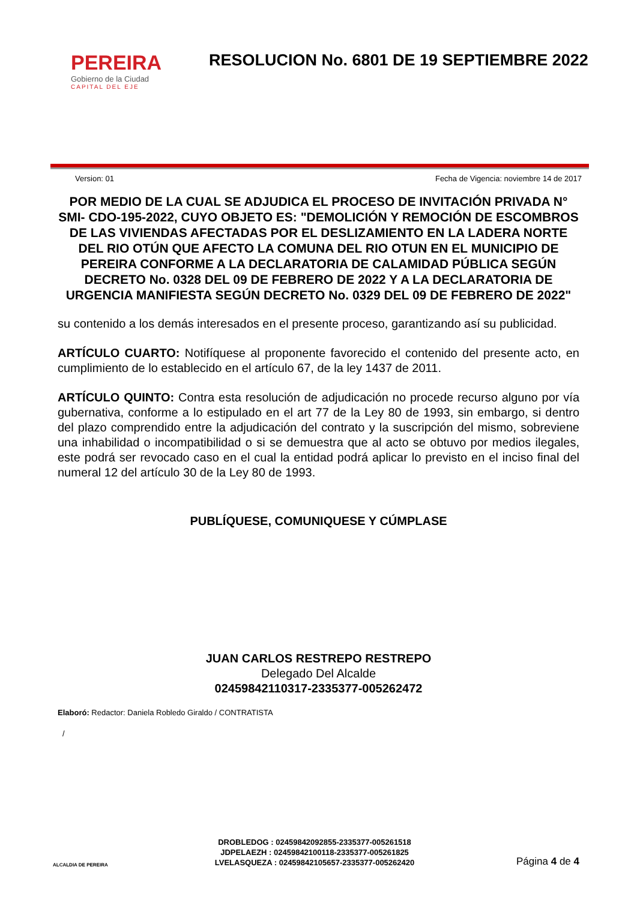PEREIRA
Gobierno de la Ciudad
CAPITAL DEL EJE
RESOLUCION No. 6801 DE 19 SEPTIEMBRE 2022
Version: 01 Fecha de Vigencia: noviembre 14 de 2017
POR MEDIO DE LA CUAL SE ADJUDICA EL PROCESO DE INVITACIÓN PRIVADA N° SMI- CDO-195-2022, CUYO OBJETO ES: "DEMOLICIÓN Y REMOCIÓN DE ESCOMBROS DE LAS VIVIENDAS AFECTADAS POR EL DESLIZAMIENTO EN LA LADERA NORTE DEL RIO OTÚN QUE AFECTO LA COMUNA DEL RIO OTUN EN EL MUNICIPIO DE PEREIRA CONFORME A LA DECLARATORIA DE CALAMIDAD PÚBLICA SEGÚN DECRETO No. 0328 DEL 09 DE FEBRERO DE 2022 Y A LA DECLARATORIA DE URGENCIA MANIFIESTA SEGÚN DECRETO No. 0329 DEL 09 DE FEBRERO DE 2022"
su contenido a los demás interesados en el presente proceso, garantizando así su publicidad.
ARTÍCULO CUARTO: Notifíquese al proponente favorecido el contenido del presente acto, en cumplimiento de lo establecido en el artículo 67, de la ley 1437 de 2011.
ARTÍCULO QUINTO: Contra esta resolución de adjudicación no procede recurso alguno por vía gubernativa, conforme a lo estipulado en el art 77 de la Ley 80 de 1993, sin embargo, si dentro del plazo comprendido entre la adjudicación del contrato y la suscripción del mismo, sobreviene una inhabilidad o incompatibilidad o si se demuestra que al acto se obtuvo por medios ilegales, este podrá ser revocado caso en el cual la entidad podrá aplicar lo previsto en el inciso final del numeral 12 del artículo 30 de la Ley 80 de 1993.
PUBLÍQUESE, COMUNIQUESE Y CÚMPLASE
JUAN CARLOS RESTREPO RESTREPO
Delegado Del Alcalde
02459842110317-2335377-005262472
Elaboró: Redactor: Daniela Robledo Giraldo / CONTRATISTA
/
ALCALDIA DE PEREIRA
DROBLEDOG : 02459842092855-2335377-005261518
JDPELAEZH : 02459842100118-2335377-005261825
LVELASQUEZA : 02459842105657-2335377-005262420
Página 4 de 4